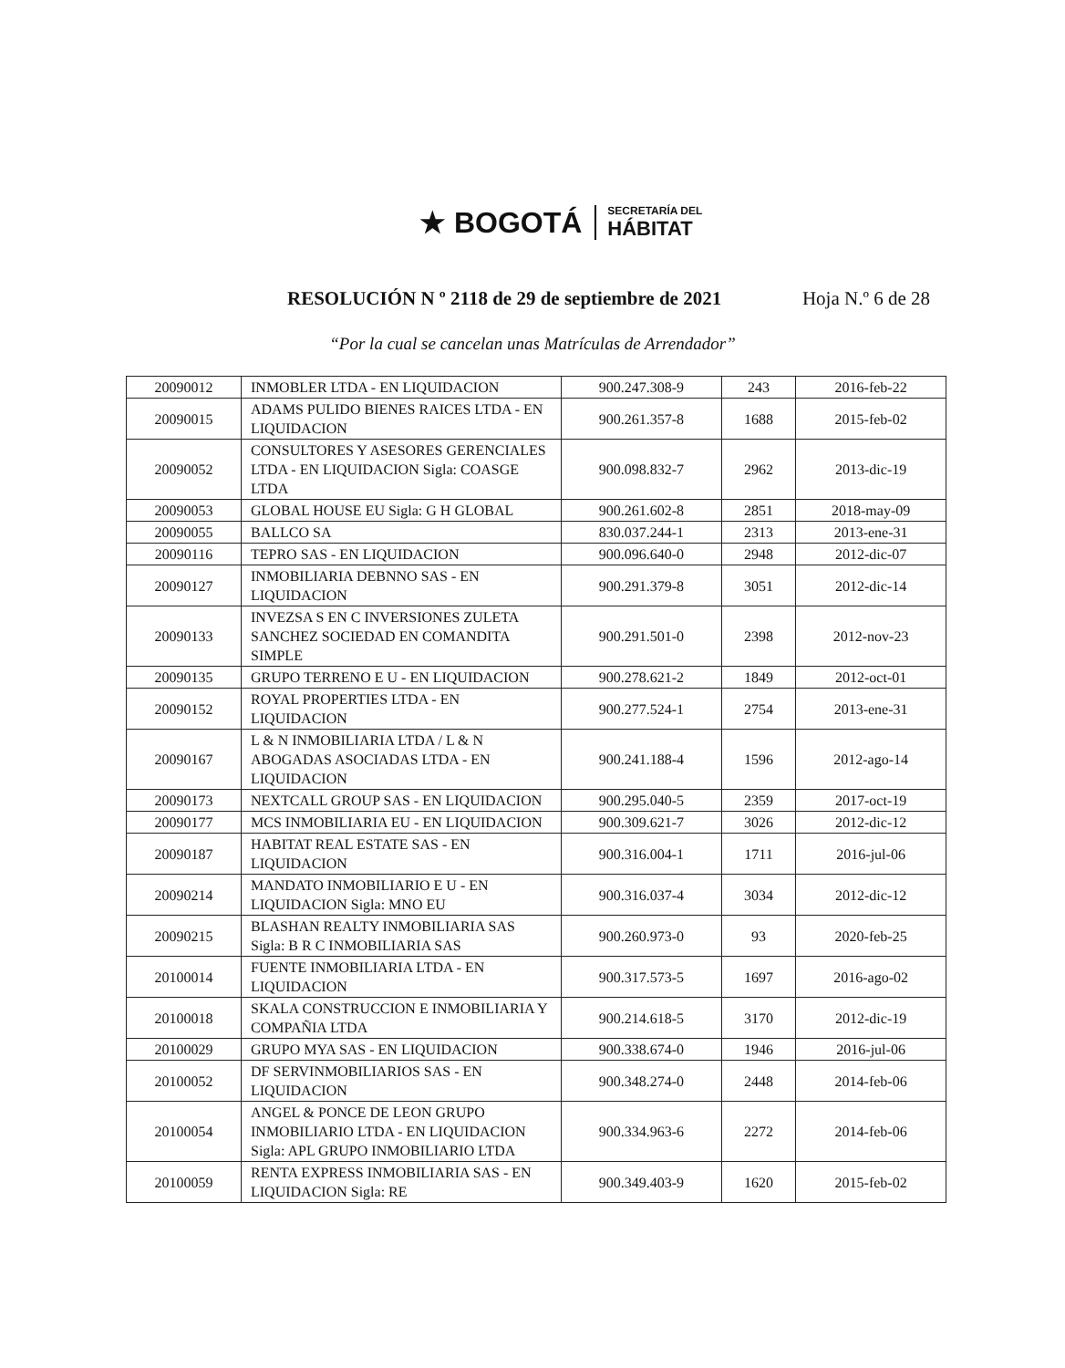★ BOGOTÁ
SECRETARÍA DEL
HÁBITAT
RESOLUCIÓN N º 2118 de 29 de septiembre de 2021 Hoja N.º 6 de 28
“Por la cual se cancelan unas Matrículas de Arrendador”
| 20090012 | INMOBLER LTDA - EN LIQUIDACION | 900.247.308-9 | 243 | 2016-feb-22 |
| 20090015 | ADAMS PULIDO BIENES RAICES LTDA - EN LIQUIDACION | 900.261.357-8 | 1688 | 2015-feb-02 |
| 20090052 | CONSULTORES Y ASESORES GERENCIALES LTDA - EN LIQUIDACION Sigla: COASGE LTDA | 900.098.832-7 | 2962 | 2013-dic-19 |
| 20090053 | GLOBAL HOUSE EU Sigla: G H GLOBAL | 900.261.602-8 | 2851 | 2018-may-09 |
| 20090055 | BALLCO SA | 830.037.244-1 | 2313 | 2013-ene-31 |
| 20090116 | TEPRO SAS - EN LIQUIDACION | 900.096.640-0 | 2948 | 2012-dic-07 |
| 20090127 | INMOBILIARIA DEBNNO SAS - EN LIQUIDACION | 900.291.379-8 | 3051 | 2012-dic-14 |
| 20090133 | INVEZSA S EN C INVERSIONES ZULETA SANCHEZ SOCIEDAD EN COMANDITA SIMPLE | 900.291.501-0 | 2398 | 2012-nov-23 |
| 20090135 | GRUPO TERRENO E U - EN LIQUIDACION | 900.278.621-2 | 1849 | 2012-oct-01 |
| 20090152 | ROYAL PROPERTIES LTDA - EN LIQUIDACION | 900.277.524-1 | 2754 | 2013-ene-31 |
| 20090167 | L & N INMOBILIARIA LTDA / L & N ABOGADAS ASOCIADAS LTDA - EN LIQUIDACION | 900.241.188-4 | 1596 | 2012-ago-14 |
| 20090173 | NEXTCALL GROUP SAS - EN LIQUIDACION | 900.295.040-5 | 2359 | 2017-oct-19 |
| 20090177 | MCS INMOBILIARIA EU - EN LIQUIDACION | 900.309.621-7 | 3026 | 2012-dic-12 |
| 20090187 | HABITAT REAL ESTATE SAS - EN LIQUIDACION | 900.316.004-1 | 1711 | 2016-jul-06 |
| 20090214 | MANDATO INMOBILIARIO E U - EN LIQUIDACION Sigla: MNO EU | 900.316.037-4 | 3034 | 2012-dic-12 |
| 20090215 | BLASHAN REALTY INMOBILIARIA SAS Sigla: B R C INMOBILIARIA SAS | 900.260.973-0 | 93 | 2020-feb-25 |
| 20100014 | FUENTE INMOBILIARIA LTDA - EN LIQUIDACION | 900.317.573-5 | 1697 | 2016-ago-02 |
| 20100018 | SKALA CONSTRUCCION E INMOBILIARIA Y COMPAÑIA LTDA | 900.214.618-5 | 3170 | 2012-dic-19 |
| 20100029 | GRUPO MYA SAS - EN LIQUIDACION | 900.338.674-0 | 1946 | 2016-jul-06 |
| 20100052 | DF SERVINMOBILIARIOS SAS - EN LIQUIDACION | 900.348.274-0 | 2448 | 2014-feb-06 |
| 20100054 | ANGEL & PONCE DE LEON GRUPO INMOBILIARIO LTDA - EN LIQUIDACION Sigla: APL GRUPO INMOBILIARIO LTDA | 900.334.963-6 | 2272 | 2014-feb-06 |
| 20100059 | RENTA EXPRESS INMOBILIARIA SAS - EN LIQUIDACION Sigla: RE | 900.349.403-9 | 1620 | 2015-feb-02 |